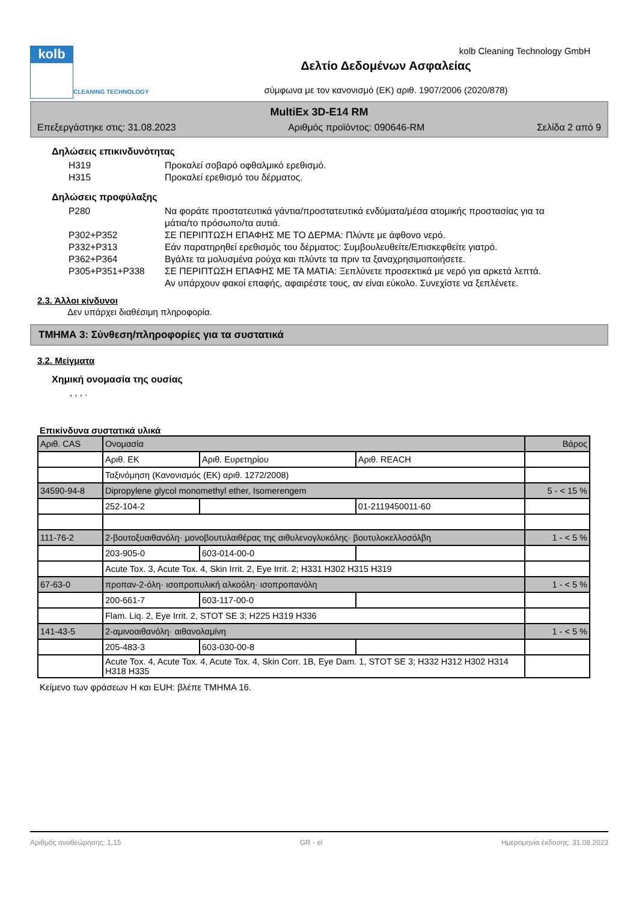kolb
CLEANING TECHNOLOGY
Δελτίο Δεδομένων Ασφαλείας
σύμφωνα με τον κανονισμό (ΕΚ) αριθ. 1907/2006 (2020/878)
kolb Cleaning Technology GmbH
MultiEx 3D-E14 RM
Επεξεργάστηκε στις: 31.08.2023 Αριθμός προϊόντος: 090646-RM Σελίδα 2 από 9
Δηλώσεις επικινδυνότητας
H319 Προκαλεί σοβαρό οφθαλμικό ερεθισμό.
H315 Προκαλεί ερεθισμό του δέρματος.
Δηλώσεις προφύλαξης
P280 Να φοράτε προστατευτικά γάντια/προστατευτικά ενδύματα/μέσα ατομικής προστασίας για τα μάτια/το πρόσωπο/τα αυτιά.
P302+P352 ΣΕ ΠΕΡΙΠΤΩΣΗ ΕΠΑΦΗΣ ΜΕ ΤΟ ΔΕΡΜΑ: Πλύντε με άφθονο νερό.
P332+P313 Εάν παρατηρηθεί ερεθισμός του δέρματος: Συμβουλευθείτε/Επισκεφθείτε γιατρό.
P362+P364 Βγάλτε τα μολυσμένα ρούχα και πλύντε τα πριν τα ξαναχρησιμοποιήσετε.
P305+P351+P338 ΣΕ ΠΕΡΙΠΤΩΣΗ ΕΠΑΦΗΣ ΜΕ ΤΑ ΜΑΤΙΑ: Ξεπλύνετε προσεκτικά με νερό για αρκετά λεπτά. Αν υπάρχουν φακοί επαφής, αφαιρέστε τους, αν είναι εύκολο. Συνεχίστε να ξεπλένετε.
2.3. Άλλοι κίνδυνοι
Δεν υπάρχει διαθέσιμη πληροφορία.
ΤΜΗΜΑ 3: Σύνθεση/πληροφορίες για τα συστατικά
3.2. Μείγματα
Χημική ονομασία της ουσίας
, , , .
Επικίνδυνα συστατικά υλικά
| Αριθ. CAS | Ονομασία | | | Βάρος |
| | Αριθ. ΕΚ | Αριθ. Ευρετηρίου | Αριθ. REACH | |
| | Ταξινόμηση (Κανονισμός (ΕΚ) αριθ. 1272/2008) | | | |
| 34590-94-8 | Dipropylene glycol monomethyl ether, Isomerengem | | | 5 - < 15 % |
| | 252-104-2 | | 01-2119450011-60 | |
| 111-76-2 | 2-βουτοξυαιθανόλη· μονοβουτυλαιθέρας της αιθυλενογλυκόλης· βουτυλοκελλοσόλβη | | | 1 - < 5 % |
| | 203-905-0 | 603-014-00-0 | | |
| | Acute Tox. 3, Acute Tox. 4, Skin Irrit. 2, Eye Irrit. 2; H331 H302 H315 H319 | | | |
| 67-63-0 | προπαν-2-όλη· ισοπροπυλική αλκοόλη· ισοπροπανόλη | | | 1 - < 5 % |
| | 200-661-7 | 603-117-00-0 | | |
| | Flam. Liq. 2, Eye Irrit. 2, STOT SE 3; H225 H319 H336 | | | |
| 141-43-5 | 2-αμινοαιθανόλη· αιθανολαμίνη | | | 1 - < 5 % |
| | 205-483-3 | 603-030-00-8 | | |
| | Acute Tox. 4, Acute Tox. 4, Acute Tox. 4, Skin Corr. 1B, Eye Dam. 1, STOT SE 3; H332 H312 H302 H314 H318 H335 | | | |
Κείμενο των φράσεων H και EUH: βλέπε ΤΜΗΜΑ 16.
Αριθμός αναθεώρησης: 1,15 GR - el Ημερομηνία έκδοσης: 31.08.2023